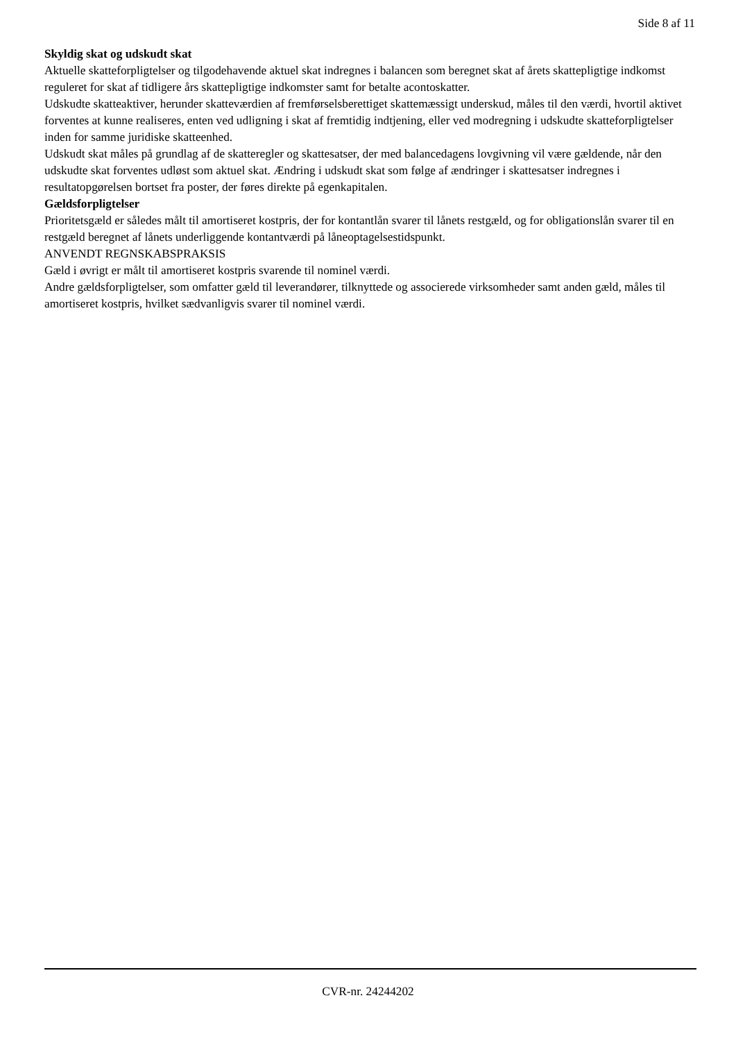Side 8 af 11
Skyldig skat og udskudt skat
Aktuelle skatteforpligtelser og tilgodehavende aktuel skat indregnes i balancen som beregnet skat af årets skattepligtige indkomst reguleret for skat af tidligere års skattepligtige indkomster samt for betalte acontoskatter.
Udskudte skatteaktiver, herunder skatteværdien af fremførselsberettiget skattemæssigt underskud, måles til den værdi, hvortil aktivet forventes at kunne realiseres, enten ved udligning i skat af fremtidig indtjening, eller ved modregning i udskudte skatteforpligtelser inden for samme juridiske skatteenhed.
Udskudt skat måles på grundlag af de skatteregler og skattesatser, der med balancedagens lovgivning vil være gældende, når den udskudte skat forventes udløst som aktuel skat. Ændring i udskudt skat som følge af ændringer i skattesatser indregnes i resultatopgørelsen bortset fra poster, der føres direkte på egenkapitalen.
Gældsforpligtelser
Prioritetsgæld er således målt til amortiseret kostpris, der for kontantlån svarer til lånets restgæld, og for obligationslån svarer til en restgæld beregnet af lånets underliggende kontantværdi på låneoptagelsestidspunkt.
ANVENDT REGNSKABSPRAKSIS
Gæld i øvrigt er målt til amortiseret kostpris svarende til nominel værdi.
Andre gældsforpligtelser, som omfatter gæld til leverandører, tilknyttede og associerede virksomheder samt anden gæld, måles til amortiseret kostpris, hvilket sædvanligvis svarer til nominel værdi.
CVR-nr. 24244202